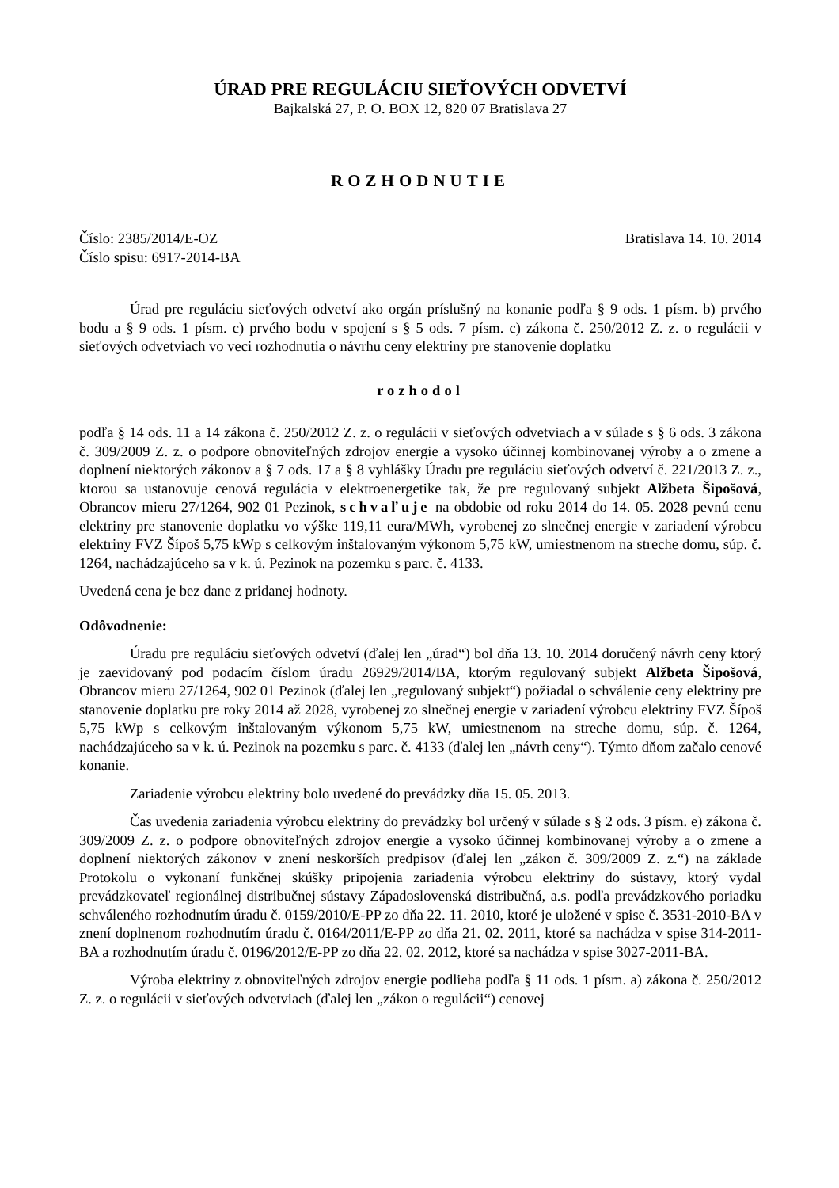ÚRAD PRE REGULÁCIU SIEŤOVÝCH ODVETVÍ
Bajkalská 27, P. O. BOX 12, 820 07 Bratislava 27
ROZHODNUTIE
Číslo: 2385/2014/E-OZ Bratislava 14. 10. 2014
Číslo spisu: 6917-2014-BA
Úrad pre reguláciu sieťových odvetví ako orgán príslušný na konanie podľa § 9 ods. 1 písm. b) prvého bodu a § 9 ods. 1 písm. c) prvého bodu v spojení s § 5 ods. 7 písm. c) zákona č. 250/2012 Z. z. o regulácii v sieťových odvetviach vo veci rozhodnutia o návrhu ceny elektriny pre stanovenie doplatku
rozhodol
podľa § 14 ods. 11 a 14 zákona č. 250/2012 Z. z. o regulácii v sieťových odvetviach a v súlade s § 6 ods. 3 zákona č. 309/2009 Z. z. o podpore obnoviteľných zdrojov energie a vysoko účinnej kombinovanej výroby a o zmene a doplnení niektorých zákonov a § 7 ods. 17 a § 8 vyhlášky Úradu pre reguláciu sieťových odvetví č. 221/2013 Z. z., ktorou sa ustanovuje cenová regulácia v elektroenergetike tak, že pre regulovaný subjekt Alžbeta Šipošová, Obrancov mieru 27/1264, 902 01 Pezinok, schvaľuje na obdobie od roku 2014 do 14. 05. 2028 pevnú cenu elektriny pre stanovenie doplatku vo výške 119,11 eura/MWh, vyrobenej zo slnečnej energie v zariadení výrobcu elektriny FVZ Šípoš 5,75 kWp s celkovým inštalovaným výkonom 5,75 kW, umiestnenom na streche domu, súp. č. 1264, nachádzajúceho sa v k. ú. Pezinok na pozemku s parc. č. 4133.
Uvedená cena je bez dane z pridanej hodnoty.
Odôvodnenie:
Úradu pre reguláciu sieťových odvetví (ďalej len „úrad“) bol dňa 13. 10. 2014 doručený návrh ceny ktorý je zaevidovaný pod podacím číslom úradu 26929/2014/BA, ktorým regulovaný subjekt Alžbeta Šipošová, Obrancov mieru 27/1264, 902 01 Pezinok (ďalej len „regulovaný subjekt“) požiadal o schválenie ceny elektriny pre stanovenie doplatku pre roky 2014 až 2028, vyrobenej zo slnečnej energie v zariadení výrobcu elektriny FVZ Šípoš 5,75 kWp s celkovým inštalovaným výkonom 5,75 kW, umiestnenom na streche domu, súp. č. 1264, nachádzajúceho sa v k. ú. Pezinok na pozemku s parc. č. 4133 (ďalej len „návrh ceny“). Týmto dňom začalo cenové konanie.
Zariadenie výrobcu elektriny bolo uvedené do prevádzky dňa 15. 05. 2013.
Čas uvedenia zariadenia výrobcu elektriny do prevádzky bol určený v súlade s § 2 ods. 3 písm. e) zákona č. 309/2009 Z. z. o podpore obnoviteľných zdrojov energie a vysoko účinnej kombinovanej výroby a o zmene a doplnení niektorých zákonov v znení neskorších predpisov (ďalej len „zákon č. 309/2009 Z. z.“) na základe Protokolu o vykonaní funkčnej skúšky pripojenia zariadenia výrobcu elektriny do sústavy, ktorý vydal prevádzkovateľ regionálnej distribučnej sústavy Západoslovenská distribučná, a.s. podľa prevádzkového poriadku schváleného rozhodnutím úradu č. 0159/2010/E-PP zo dňa 22. 11. 2010, ktoré je uložené v spise č. 3531-2010-BA v znení doplnenom rozhodnutím úradu č. 0164/2011/E-PP zo dňa 21. 02. 2011, ktoré sa nachádza v spise 314-2011-BA a rozhodnutím úradu č. 0196/2012/E-PP zo dňa 22. 02. 2012, ktoré sa nachádza v spise 3027-2011-BA.
Výroba elektriny z obnoviteľných zdrojov energie podlieha podľa § 11 ods. 1 písm. a) zákona č. 250/2012 Z. z. o regulácii v sieťových odvetviach (ďalej len „zákon o regulácii“) cenovej